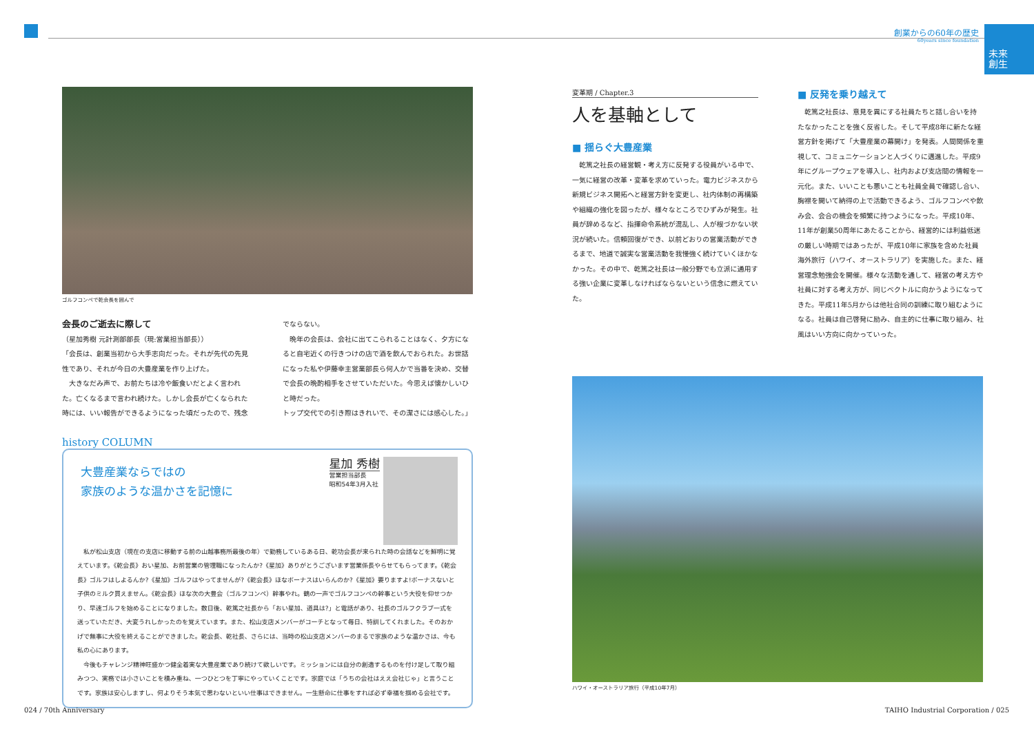創業からの60年の歴史
60years since foundation
未来
創生
ゴルフコンペで乾会長を囲んで
会長のご逝去に際して
（星加秀樹 元計測部部長（現:営業担当部長））
「会長は、創業当初から大手志向だった。それが先代の先見性であり、それが今日の大豊産業を作り上げた。
　大きなだみ声で、お前たちは冷や飯食いだとよく言われた。亡くなるまで言われ続けた。しかし会長が亡くなられた時には、いい報告ができるようになった頃だったので、残念
でならない。
　晩年の会長は、会社に出てこられることはなく、夕方になると自宅近くの行きつけの店で酒を飲んでおられた。お世話になった私や伊藤幸主営業部長ら何人かで当番を決め、交替で会長の晩酌相手をさせていただいた。今思えば懐かしいひと時だった。
トップ交代での引き際はきれいで、その潔さには感心した。」
history COLUMN
大豊産業ならではの
家族のような温かさを記憶に
星加 秀樹
営業担当部長
昭和54年3月入社
　私が松山支店（現在の支店に移動する前の山越事務所最後の年）で勤務しているある日、乾功会長が来られた時の会話などを鮮明に覚えています。《乾会長》おい星加、お前営業の管理職になったんか?《星加》ありがとうございます営業係長やらせてもらってます。《乾会長》ゴルフはしよるんか?《星加》ゴルフはやってませんが?《乾会長》ほなボーナスはいらんのか?《星加》要りますよ!ボーナスないと子供のミルク買えません。《乾会長》ほな次の大豊会（ゴルフコンペ）幹事やれ。鶴の一声でゴルフコンペの幹事という大役を仰せつかり、早速ゴルフを始めることになりました。数日後、乾篤之社長から「おい星加、道具は?」と電話があり、社長のゴルフクラブ一式を送っていただき、大変うれしかったのを覚えています。また、松山支店メンバーがコーチとなって毎日、特訓してくれました。そのおかげで無事に大役を終えることができました。乾会長、乾社長、さらには、当時の松山支店メンバーのまるで家族のような温かさは、今も私の心にあります。
　今後もチャレンジ精神旺盛かつ健全着実な大豊産業であり続けて欲しいです。ミッションには自分の創造するものを付け足して取り組みつつ、実務では小さいことを積み重ね、一つひとつを丁寧にやっていくことです。家庭では「うちの会社はええ会社じゃ」と言うことです。家族は安心しますし、何よりそう本気で思わないといい仕事はできません。一生懸命に仕事をすれば必ず幸福を掴める会社です。
変革期 / Chapter.3
人を基軸として
■ 揺らぐ大豊産業
　乾篤之社長の経営観・考え方に反発する役員がいる中で、一気に経営の改革・変革を求めていった。電力ビジネスから新規ビジネス開拓へと経営方針を変更し、社内体制の再構築や組織の強化を図ったが、様々なところでひずみが発生。社員が辞めるなど、指揮命令系統が混乱し、人が根づかない状況が続いた。信頼回復ができ、以前どおりの営業活動ができるまで、地道で誠実な営業活動を我慢強く続けていくほかなかった。その中で、乾篤之社長は一般分野でも立派に通用する強い企業に変革しなければならないという信念に燃えていた。
■ 反発を乗り越えて
　乾篤之社長は、意見を異にする社員たちと話し合いを持たなかったことを強く反省した。そして平成8年に新たな経営方針を掲げて「大豊産業の幕開け」を発表。人間関係を重視して、コミュニケーションと人づくりに邁進した。平成9年にグループウェアを導入し、社内および支店間の情報を一元化。また、いいことも悪いことも社員全員で確認し合い、胸襟を開いて納得の上で活動できるよう、ゴルフコンペや飲み会、会合の機会を頻繁に持つようになった。平成10年、11年が創業50周年にあたることから、経営的には利益低迷の厳しい時期ではあったが、平成10年に家族を含めた社員海外旅行（ハワイ、オーストラリア）を実施した。また、経営理念勉強会を開催。様々な活動を通して、経営の考え方や社員に対する考え方が、同じベクトルに向かうようになってきた。平成11年5月からは他社合同の訓練に取り組むようになる。社員は自己啓発に励み、自主的に仕事に取り組み、社風はいい方向に向かっていった。
ハワイ・オーストラリア旅行（平成10年7月）
024 / 70th Anniversary
TAIHO Industrial Corporation / 025